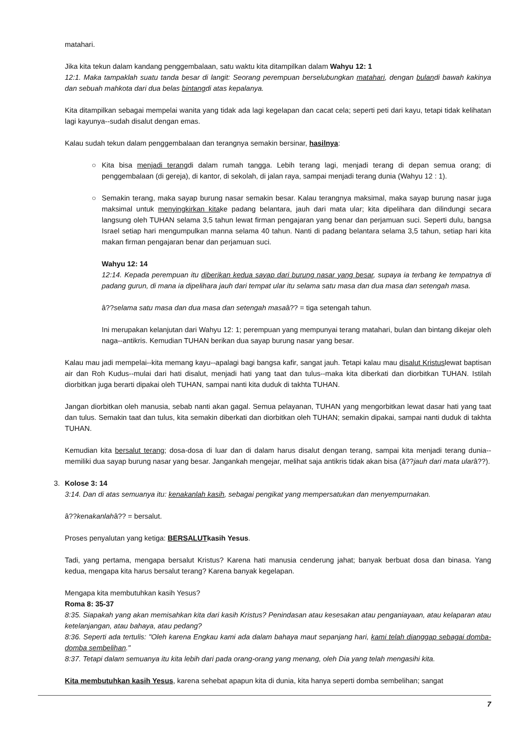matahari.
Jika kita tekun dalam kandang penggembalaan, satu waktu kita ditampilkan dalam Wahyu 12: 1
12:1. Maka tampaklah suatu tanda besar di langit: Seorang perempuan berselubungkan matahari, dengan bulandi bawah kakinya dan sebuah mahkota dari dua belas bintangdi atas kepalanya.
Kita ditampilkan sebagai mempelai wanita yang tidak ada lagi kegelapan dan cacat cela; seperti peti dari kayu, tetapi tidak kelihatan lagi kayunya--sudah disalut dengan emas.
Kalau sudah tekun dalam penggembalaan dan terangnya semakin bersinar, hasilnya:
○ Kita bisa menjadi terangdi dalam rumah tangga. Lebih terang lagi, menjadi terang di depan semua orang; di penggembalaan (di gereja), di kantor, di sekolah, di jalan raya, sampai menjadi terang dunia (Wahyu 12 : 1).
○ Semakin terang, maka sayap burung nasar semakin besar. Kalau terangnya maksimal, maka sayap burung nasar juga maksimal untuk menyingkirkan kitake padang belantara, jauh dari mata ular; kita dipelihara dan dilindungi secara langsung oleh TUHAN selama 3,5 tahun lewat firman pengajaran yang benar dan perjamuan suci. Seperti dulu, bangsa Israel setiap hari mengumpulkan manna selama 40 tahun. Nanti di padang belantara selama 3,5 tahun, setiap hari kita makan firman pengajaran benar dan perjamuan suci.
Wahyu 12: 14
12:14. Kepada perempuan itu diberikan kedua sayap dari burung nasar yang besar, supaya ia terbang ke tempatnya di padang gurun, di mana ia dipelihara jauh dari tempat ular itu selama satu masa dan dua masa dan setengah masa.
â??selama satu masa dan dua masa dan setengah masaâ?? = tiga setengah tahun.
Ini merupakan kelanjutan dari Wahyu 12: 1; perempuan yang mempunyai terang matahari, bulan dan bintang dikejar oleh naga--antikris. Kemudian TUHAN berikan dua sayap burung nasar yang besar.
Kalau mau jadi mempelai--kita memang kayu--apalagi bagi bangsa kafir, sangat jauh. Tetapi kalau mau disalut Kristuslewat baptisan air dan Roh Kudus--mulai dari hati disalut, menjadi hati yang taat dan tulus--maka kita diberkati dan diorbitkan TUHAN. Istilah diorbitkan juga berarti dipakai oleh TUHAN, sampai nanti kita duduk di takhta TUHAN.
Jangan diorbitkan oleh manusia, sebab nanti akan gagal. Semua pelayanan, TUHAN yang mengorbitkan lewat dasar hati yang taat dan tulus. Semakin taat dan tulus, kita semakin diberkati dan diorbitkan oleh TUHAN; semakin dipakai, sampai nanti duduk di takhta TUHAN.
Kemudian kita bersalut terang; dosa-dosa di luar dan di dalam harus disalut dengan terang, sampai kita menjadi terang dunia--memiliki dua sayap burung nasar yang besar. Jangankah mengejar, melihat saja antikris tidak akan bisa (â??jauh dari mata ularâ??).
3. Kolose 3: 14
3:14. Dan di atas semuanya itu: kenakanlah kasih, sebagai pengikat yang mempersatukan dan menyempurnakan.
â??kenakanlahâ?? = bersalut.
Proses penyalutan yang ketiga: BERSALUTkasih Yesus.
Tadi, yang pertama, mengapa bersalut Kristus? Karena hati manusia cenderung jahat; banyak berbuat dosa dan binasa. Yang kedua, mengapa kita harus bersalut terang? Karena banyak kegelapan.
Mengapa kita membutuhkan kasih Yesus?
Roma 8: 35-37
8:35. Siapakah yang akan memisahkan kita dari kasih Kristus? Penindasan atau kesesakan atau penganiayaan, atau kelaparan atau ketelanjangan, atau bahaya, atau pedang?
8:36. Seperti ada tertulis: "Oleh karena Engkau kami ada dalam bahaya maut sepanjang hari, kami telah dianggap sebagai domba-domba sembelihan."
8:37. Tetapi dalam semuanya itu kita lebih dari pada orang-orang yang menang, oleh Dia yang telah mengasihi kita.
Kita membutuhkan kasih Yesus, karena sehebat apapun kita di dunia, kita hanya seperti domba sembelihan; sangat
7